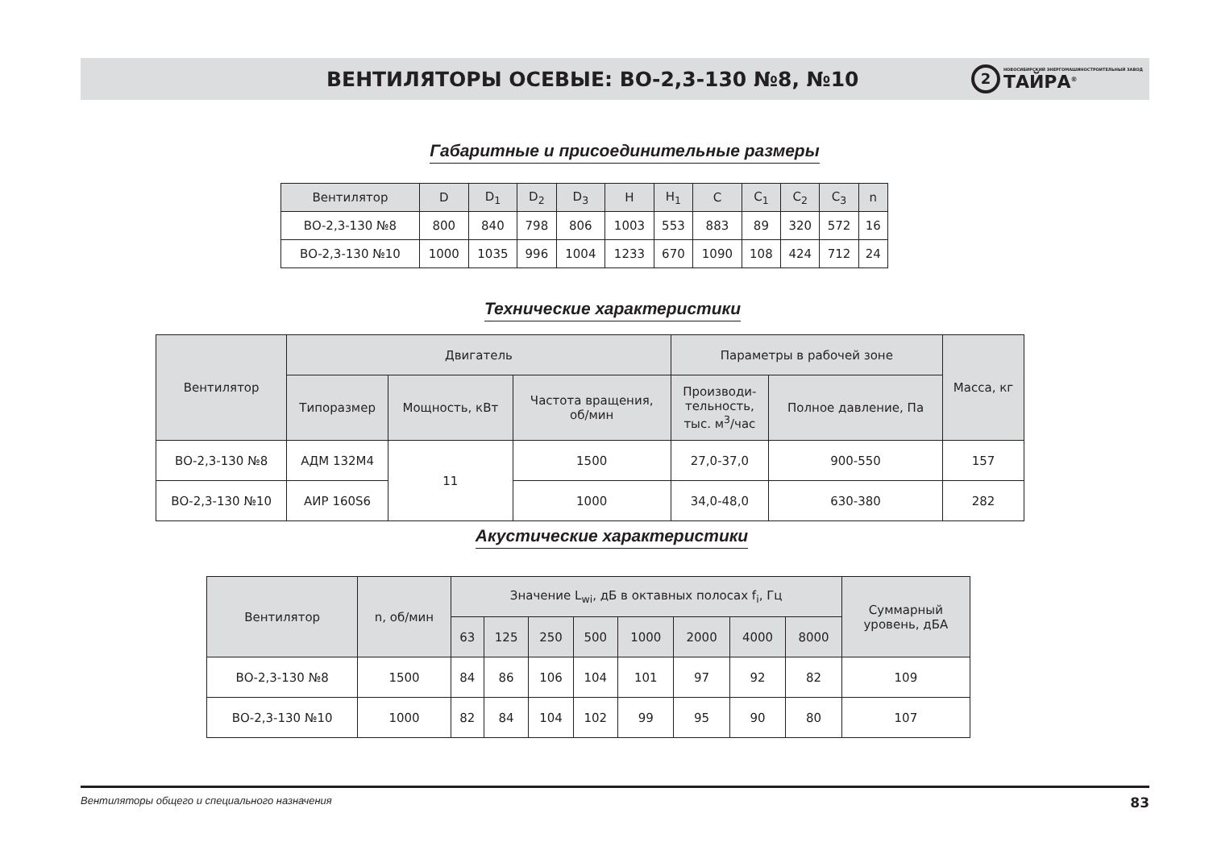ВЕНТИЛЯТОРЫ ОСЕВЫЕ: ВО-2,3-130 №8, №10
2
НОВОСИБИРСКИЙ ЭНЕРГОМАШИНОСТРОИТЕЛЬНЫЙ ЗАВОД
ТАЙРА<sup>®</sup>
Габаритные и присоединительные размеры
| Вентилятор | D | D<sub>1</sub> | D<sub>2</sub> | D<sub>3</sub> | H | H<sub>1</sub> | C | C<sub>1</sub> | C<sub>2</sub> | C<sub>3</sub> | n |
| --- | --- | --- | --- | --- | --- | --- | --- | --- | --- | --- | --- |
| ВО-2,3-130 №8 | 800 | 840 | 798 | 806 | 1003 | 553 | 883 | 89 | 320 | 572 | 16 |
| ВО-2,3-130 №10 | 1000 | 1035 | 996 | 1004 | 1233 | 670 | 1090 | 108 | 424 | 712 | 24 |
Технические характеристики
| Вентилятор | Двигатель | | | Параметры в рабочей зоне | | Масса, кг |
| --- | --- | --- | --- | --- | --- | --- |
| | Типоразмер | Мощность, кВт | Частота вращения, об/мин | Производи- тельность, тыс. м<sup>3</sup>/час | Полное давление, Па | |
| ВО-2,3-130 №8 | АДМ 132М4 | 11 | 1500 | 27,0-37,0 | 900-550 | 157 |
| ВО-2,3-130 №10 | АИР 160S6 | | 1000 | 34,0-48,0 | 630-380 | 282 |
Акустические характеристики
| Вентилятор | n, об/мин | Значение L<sub>wi</sub>, дБ в октавных полосах f<sub>i</sub>, Гц | | | | | | | | Суммарный уровень, дБА |
| --- | --- | --- | --- | --- | --- | --- | --- | --- | --- | --- |
| | | 63 | 125 | 250 | 500 | 1000 | 2000 | 4000 | 8000 | |
| ВО-2,3-130 №8 | 1500 | 84 | 86 | 106 | 104 | 101 | 97 | 92 | 82 | 109 |
| ВО-2,3-130 №10 | 1000 | 82 | 84 | 104 | 102 | 99 | 95 | 90 | 80 | 107 |
Вентиляторы общего и специального назначения 83